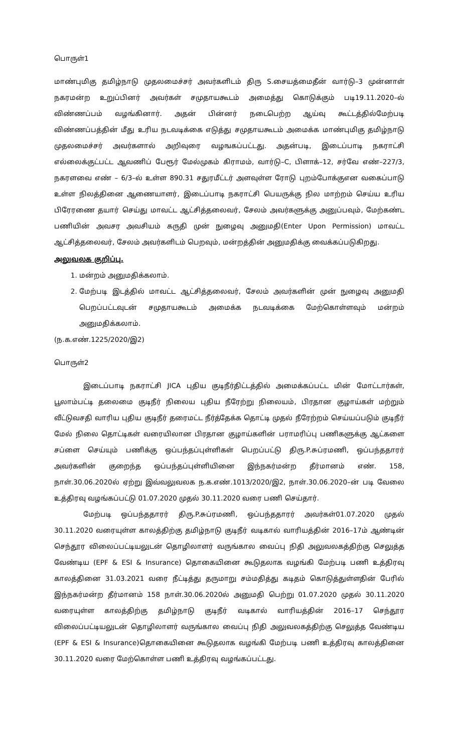பொருள்1
மாண்புமிகு தமிழ்நாடு முதலமைச்சர் அவர்களிடம் திரு S.சையத்மைதீன் வார்டு–3 முன்னாள் நகரமன்ற உறுப்பினர் அவர்கள் சமுதாயகூடம் அமைத்து கொடுக்கும் படி19.11.2020–ல் விண்ணப்பம் வழங்கினார். அதன் பின்னர் நடைபெற்ற ஆய்வு கூட்டத்தில்மேற்படி விண்ணப்பத்தின் மீது உரிய நடவடிக்கை எடுத்து சமுதாயகூடம் அமைக்க மாண்புமிகு தமிழ்நாடு முதலமைச்சர் அவர்களால் அறிவுரை வழஙகப்பட்டது. அதன்படி, இடைப்பாடி நகராட்சி எல்லைக்குட்பட்ட ஆவணிப் பேரூர் மேல்முகம் கிராமம், வார்டு–C, பிளாக்–12, சர்வே எண்–227/3, நகரளவை எண் – 6/3–ல் உள்ள 890.31 சதுரமீட்டர் அளவுள்ள ரோடு புறம்போக்குஎன வகைப்பாடு உள்ள நிலத்தினை ஆணையாளர், இடைப்பாடி நகராட்சி பெயருக்கு நில மாற்றம் செய்ய உரிய பிரேரணை தயார் செய்து மாவட்ட ஆட்சித்தலைவர், சேலம் அவர்களுக்கு அனுப்பவும், மேற்கண்ட பணியின் அவசர அவசியம் கருதி முன் நுழைவு அனுமதி(Enter Upon Permission) மாவட்ட ஆட்சித்தலைவர், சேலம் அவர்களிடம் பெறவும், மன்றத்தின் அனுமதிக்கு வைக்கப்படுகிறது.
அலுவலக குறிப்பு.
1. மன்றம் அனுமதிக்கலாம்.
2. மேற்படி இடத்தில் மாவட்ட ஆட்சித்தலைவர், சேலம் அவர்களின் முன் நுழைவு அனுமதி பெறப்பட்டவுடன் சமுதாயகூடம் அமைக்க நடவடிக்கை மேற்கொள்ளவும் மன்றம் அனுமதிக்கலாம்.
(ந.க.எண்.1225/2020/இ2)
பொருள்2
இடைப்பாடி நகராட்சி JICA புதிய குடிநீர்திட்டத்தில் அமைக்கப்பட்ட மின் மோட்டார்கள், பூலாம்பட்டி தலைமை குடிநீர் நிலைய புதிய நீரேற்று நிலையம், பிரதான குழாய்கள் மற்றும் வீட்டுவசதி வாரிய புதிய குடிநீர் தரைமட்ட நீர்த்தேக்க தொட்டி முதல் நீரேற்றம் செய்யப்படும் குடிநீர் மேல் நிலை தொட்டிகள் வரையிலான பிரதான குழாய்களின் பராமரிப்பு பணிகளுக்கு ஆட்களை சப்ளை செய்யும் பணிக்கு ஒப்பந்தப்புள்ளிகள் பெறப்பட்டு திரு.P.சுப்ரமணி, ஒப்பந்ததாரர் அவர்களின் குறைந்த ஒப்பந்தப்புள்ளியினை இந்நகர்மன்ற தீர்மானம் எண். 158, நாள்.30.06.2020ல் ஏற்று இவ்வலுவலக ந.க.எண்.1013/2020/இ2, நாள்.30.06.2020–ன் படி வேலை உத்திரவு வழங்கப்பட்டு 01.07.2020 முதல் 30.11.2020 வரை பணி செய்தார்.
மேற்படி ஒப்பந்ததாரர் திரு.P.சுப்ரமணி, ஒப்பந்ததாரர் அவர்கள்01.07.2020 முதல் 30.11.2020 வரையுள்ள காலத்திற்கு தமிழ்நாடு குடிநீர் வடிகால் வாரியத்தின் 2016–17ம் ஆண்டின் செந்தூர விலைப்பட்டியலுடன் தொழிலாளர் வருங்கால வைப்பு நிதி அலுவலகத்திற்கு செலுத்த வேண்டிய (EPF & ESI & Insurance) தொகையினை கூடுதலாக வழங்கி மேற்படி பணி உத்திரவு காலத்தினை 31.03.2021 வரை நீட்டித்து தருமாறு சம்மதித்து கடிதம் கொடுத்துள்ளதின் பேரில் இந்நகர்மன்ற தீர்மானம் 158 நாள்.30.06.2020ல் அனுமதி பெற்று 01.07.2020 முதல் 30.11.2020 வரையுள்ள காலத்திற்கு தமிழ்நாடு குடிநீர் வடிகால் வாரியத்தின் 2016–17 செந்தூர விலைப்பட்டியலுடன் தொழிலாளர் வருங்கால வைப்பு நிதி அலுவலகத்திற்கு செலுத்த வேண்டிய (EPF & ESI & Insurance)தொகையினை கூடுதலாக வழங்கி மேற்படி பணி உத்திரவு காலத்தினை 30.11.2020 வரை மேற்கொள்ள பணி உத்திரவு வழங்கப்பட்டது.